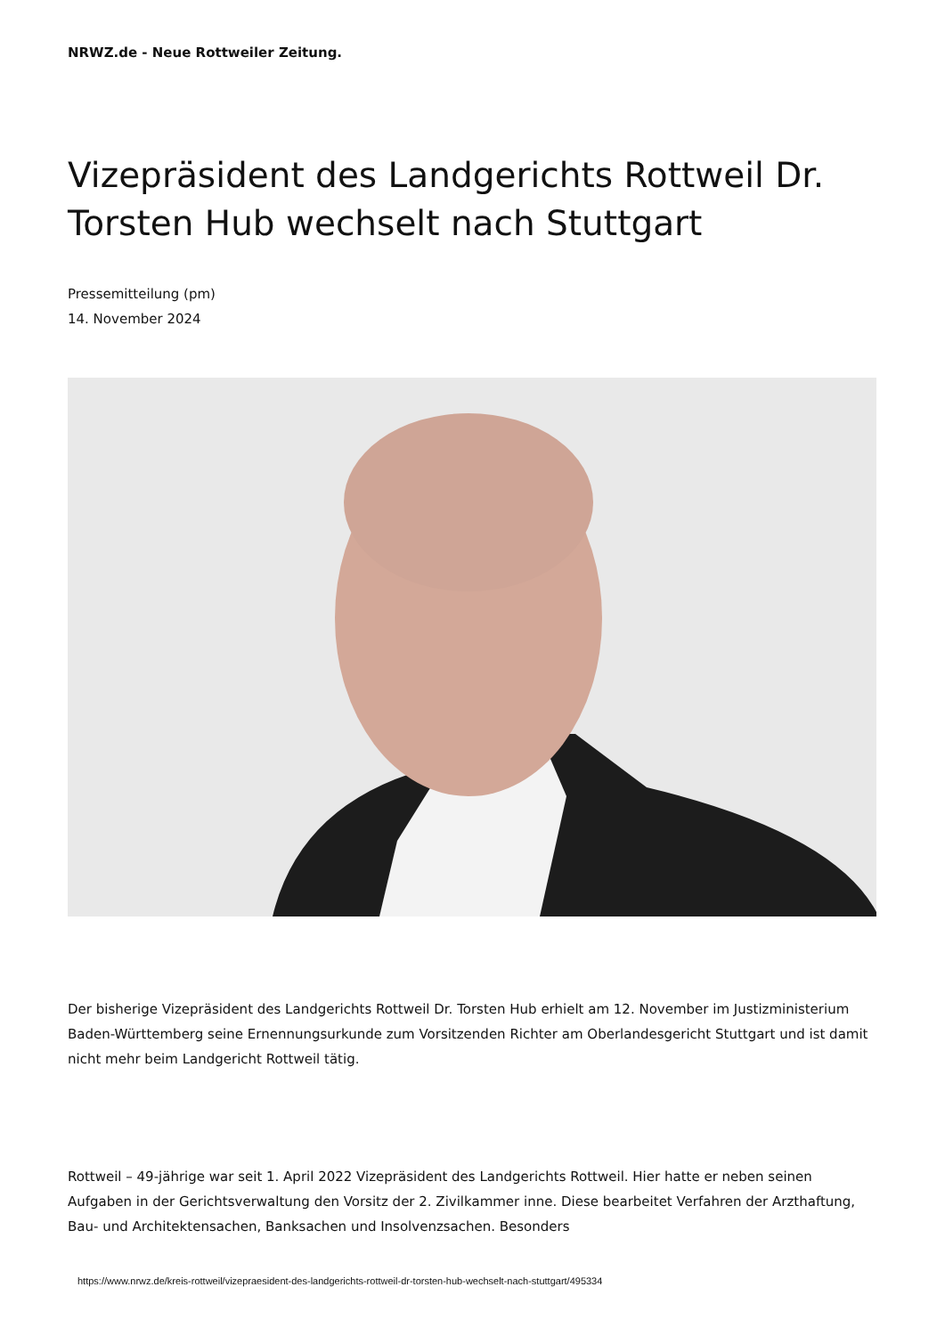NRWZ.de - Neue Rottweiler Zeitung.
Vizepräsident des Landgerichts Rottweil Dr. Torsten Hub wechselt nach Stuttgart
Pressemitteilung (pm)
14. November 2024
Der bisherige Vizepräsident des Landgerichts Rottweil Dr. Torsten Hub erhielt am 12. November im Justizministerium Baden-Württemberg seine Ernennungsurkunde zum Vorsitzenden Richter am Oberlandesgericht Stuttgart und ist damit nicht mehr beim Landgericht Rottweil tätig.
Rottweil – 49-jährige war seit 1. April 2022 Vizepräsident des Landgerichts Rottweil. Hier hatte er neben seinen Aufgaben in der Gerichtsverwaltung den Vorsitz der 2. Zivilkammer inne. Diese bearbeitet Verfahren der Arzthaftung, Bau- und Architektensachen, Banksachen und Insolvenzsachen. Besonders
https://www.nrwz.de/kreis-rottweil/vizepraesident-des-landgerichts-rottweil-dr-torsten-hub-wechselt-nach-stuttgart/495334